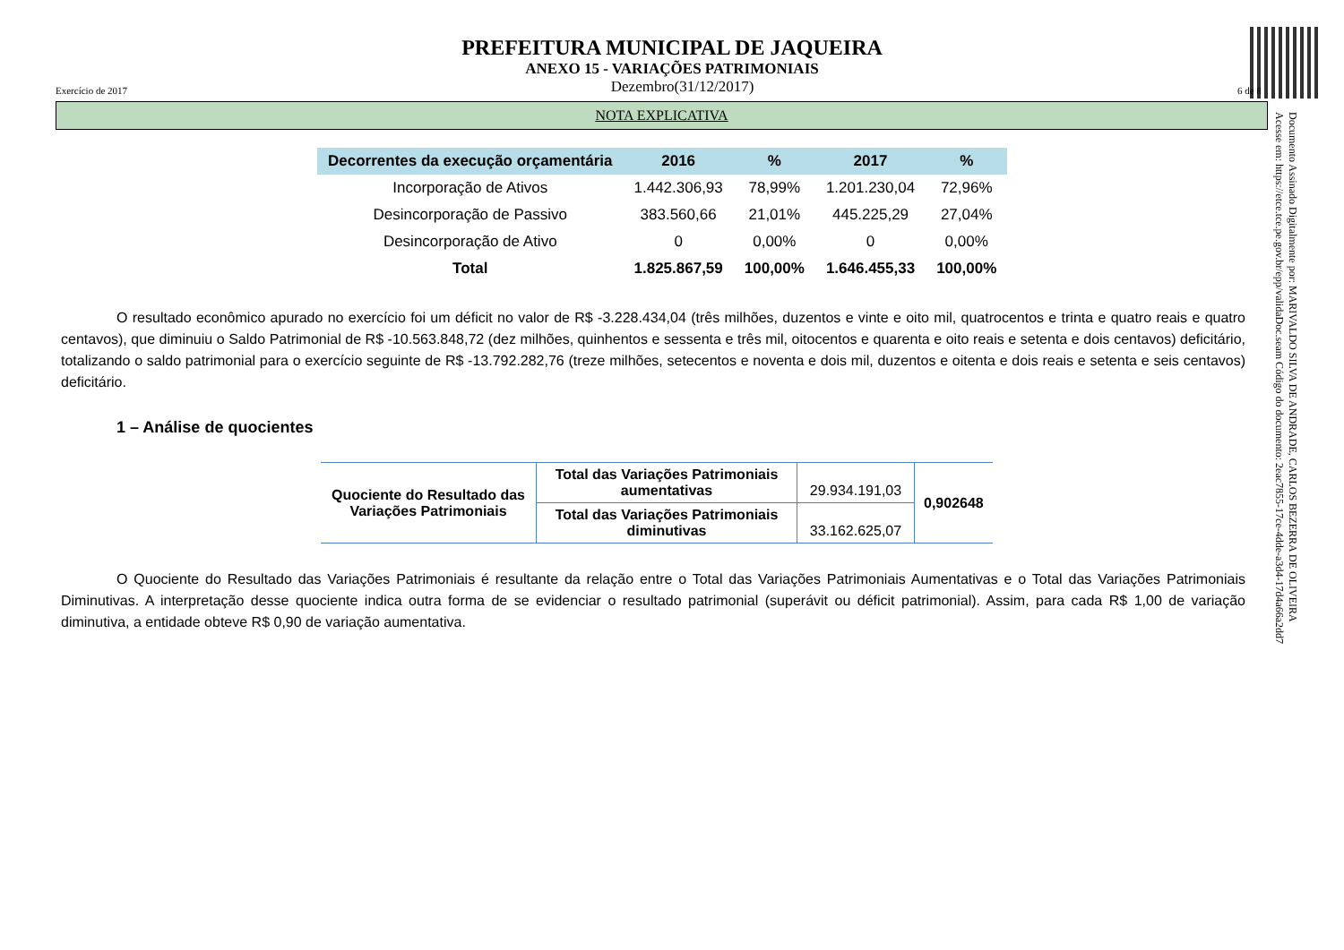PREFEITURA MUNICIPAL DE JAQUEIRA
ANEXO 15 - VARIAÇÕES PATRIMONIAIS
Exercício de 2017 Dezembro(31/12/2017) 6 de 8
NOTA EXPLICATIVA
| Decorrentes da execução orçamentária | 2016 | % | 2017 | % |
| --- | --- | --- | --- | --- |
| Incorporação de Ativos | 1.442.306,93 | 78,99% | 1.201.230,04 | 72,96% |
| Desincorporação de Passivo | 383.560,66 | 21,01% | 445.225,29 | 27,04% |
| Desincorporação de Ativo | 0 | 0,00% | 0 | 0,00% |
| Total | 1.825.867,59 | 100,00% | 1.646.455,33 | 100,00% |
O resultado econômico apurado no exercício foi um déficit no valor de R$ -3.228.434,04 (três milhões, duzentos e vinte e oito mil, quatrocentos e trinta e quatro reais e quatro centavos), que diminuiu o Saldo Patrimonial de R$ -10.563.848,72 (dez milhões, quinhentos e sessenta e três mil, oitocentos e quarenta e oito reais e setenta e dois centavos) deficitário, totalizando o saldo patrimonial para o exercício seguinte de R$ -13.792.282,76 (treze milhões, setecentos e noventa e dois mil, duzentos e oitenta e dois reais e setenta e seis centavos) deficitário.
1 – Análise de quocientes
| Quociente do Resultado das Variações Patrimoniais | Total das Variações Patrimoniais aumentativas | 29.934.191,03 | 0,902648 |
| | Total das Variações Patrimoniais diminutivas | 33.162.625,07 | |
O Quociente do Resultado das Variações Patrimoniais é resultante da relação entre o Total das Variações Patrimoniais Aumentativas e o Total das Variações Patrimoniais Diminutivas. A interpretação desse quociente indica outra forma de se evidenciar o resultado patrimonial (superávit ou déficit patrimonial). Assim, para cada R$ 1,00 de variação diminutiva, a entidade obteve R$ 0,90 de variação aumentativa.
Documento Assinado Digitalmente por: MARIVALDO SILVA DE ANDRADE, CARLOS BEZERRA DE OLIVEIRA
Acesse em: https://etce.tce.pe.gov.br/epp/validaDoc.seam Código do documento: 2eac7855-17ce-4dde-a3d4-17d4a66a2dd7